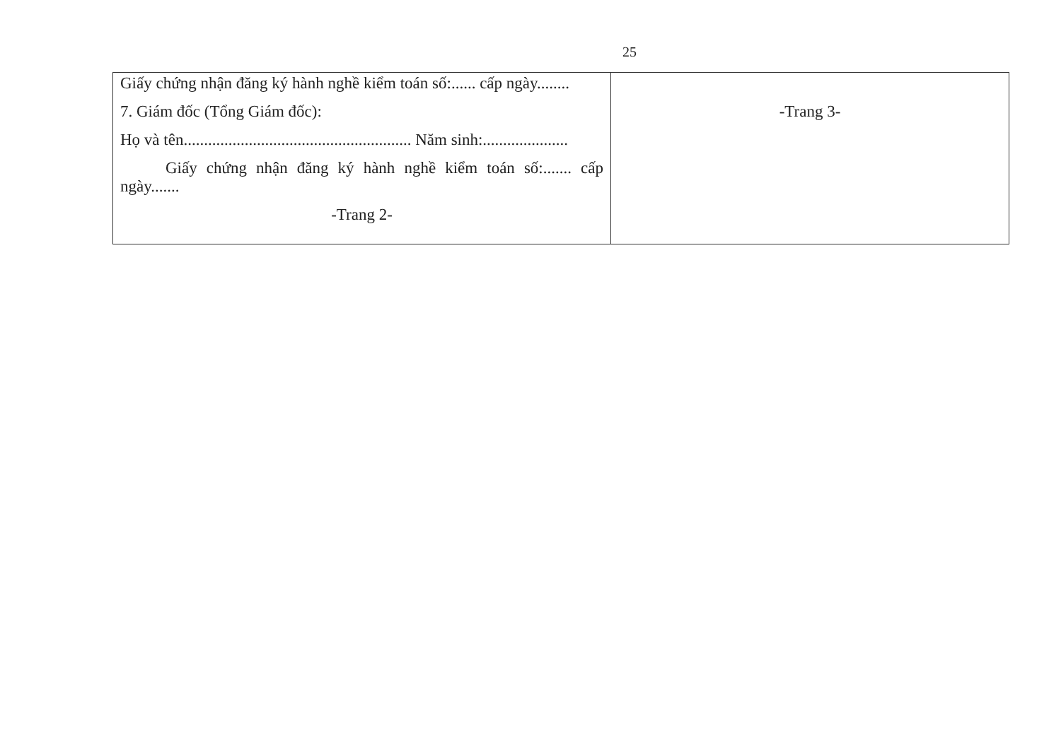25
| Giấy chứng nhận đăng ký hành nghề kiểm toán số:...... cấp ngày........ 7. Giám đốc (Tổng Giám đốc): Họ và tên........................................................ Năm sinh:..................... Giấy chứng nhận đăng ký hành nghề kiểm toán số:....... cấp ngày....... -Trang 2- | -Trang 3- |